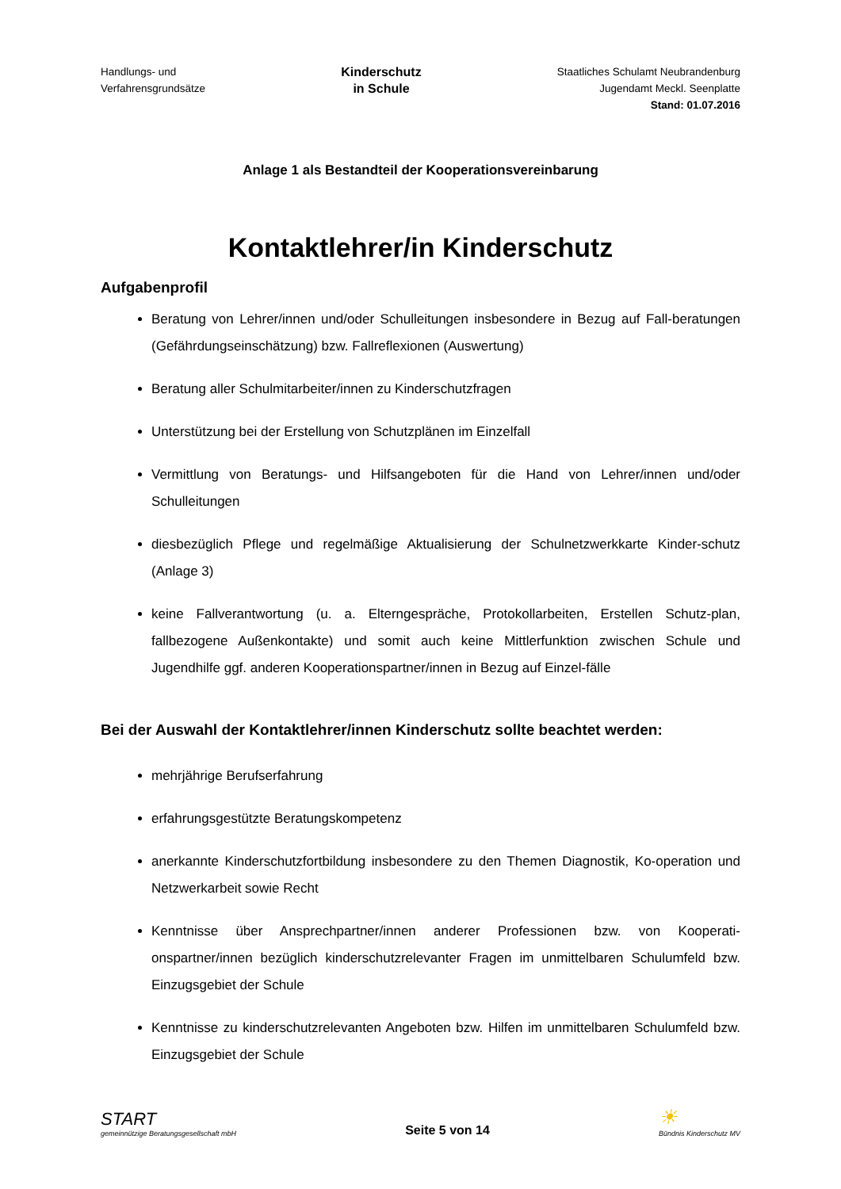Handlungs- und
Verfahrensgrundsätze
Kinderschutz
in Schule
Staatliches Schulamt Neubrandenburg
Jugendamt Meckl. Seenplatte
Stand: 01.07.2016
Anlage 1 als Bestandteil der Kooperationsvereinbarung
Kontaktlehrer/in Kinderschutz
Aufgabenprofil
Beratung von Lehrer/innen und/oder Schulleitungen insbesondere in Bezug auf Fall-beratungen (Gefährdungseinschätzung) bzw. Fallreflexionen (Auswertung)
Beratung aller Schulmitarbeiter/innen zu Kinderschutzfragen
Unterstützung bei der Erstellung von Schutzplänen im Einzelfall
Vermittlung von Beratungs- und Hilfsangeboten für die Hand von Lehrer/innen und/oder Schulleitungen
diesbezüglich Pflege und regelmäßige Aktualisierung der Schulnetzwerkkarte Kinder-schutz (Anlage 3)
keine Fallverantwortung (u. a. Elterngespräche, Protokollarbeiten, Erstellen Schutz-plan, fallbezogene Außenkontakte) und somit auch keine Mittlerfunktion zwischen Schule und Jugendhilfe ggf. anderen Kooperationspartner/innen in Bezug auf Einzel-fälle
Bei der Auswahl der Kontaktlehrer/innen Kinderschutz sollte beachtet werden:
mehrjährige Berufserfahrung
erfahrungsgestützte Beratungskompetenz
anerkannte Kinderschutzfortbildung insbesondere zu den Themen Diagnostik, Ko-operation und Netzwerkarbeit sowie Recht
Kenntnisse über Ansprechpartner/innen anderer Professionen bzw. von Kooperati-onspartner/innen bezüglich kinderschutzrelevanter Fragen im unmittelbaren Schulumfeld bzw. Einzugsgebiet der Schule
Kenntnisse zu kinderschutzrelevanten Angeboten bzw. Hilfen im unmittelbaren Schulumfeld bzw. Einzugsgebiet der Schule
START
gemeinnützige Beratungsgesellschaft mbH
Seite 5 von 14
☀
Bündnis Kinderschutz MV